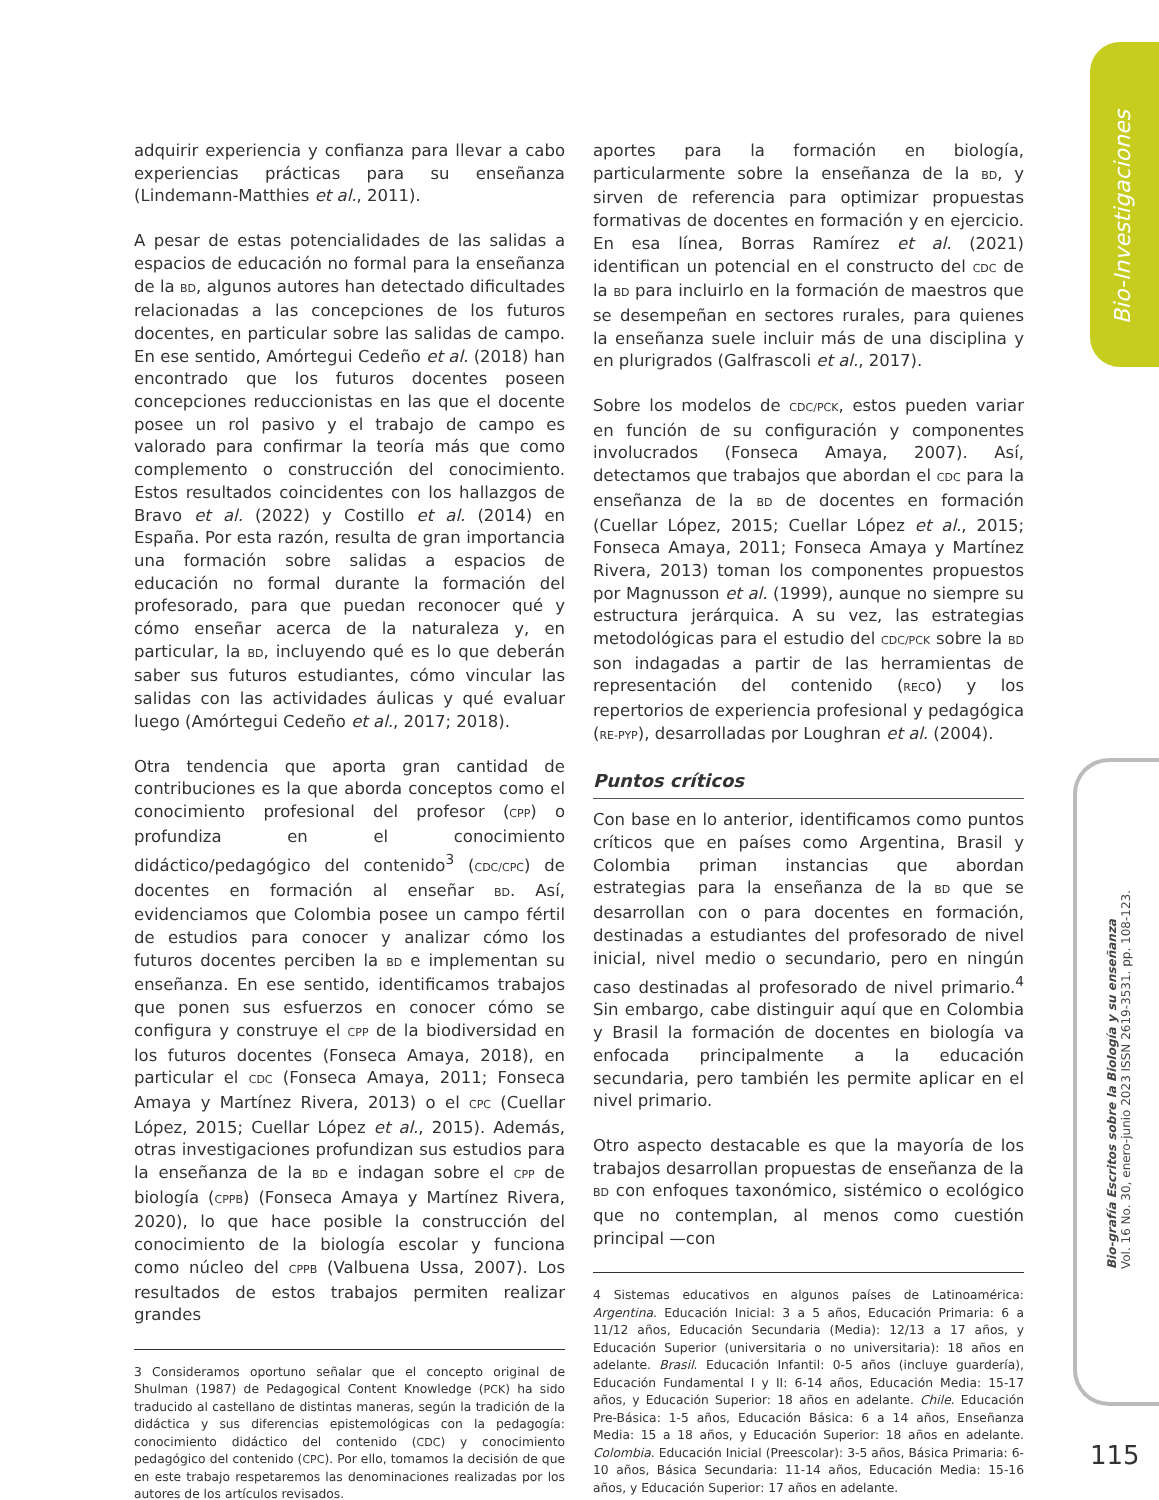Bio-Investigaciones
Bio-grafía Escritos sobre la Biología y su enseñanza
Vol. 16 No. 30, enero-junio 2023 ISSN 2619-3531. pp. 108-123.
adquirir experiencia y confianza para llevar a cabo experiencias prácticas para su enseñanza (Lindemann-Matthies et al., 2011).
A pesar de estas potencialidades de las salidas a espacios de educación no formal para la enseñanza de la BD, algunos autores han detectado dificultades relacionadas a las concepciones de los futuros docentes, en particular sobre las salidas de campo. En ese sentido, Amórtegui Cedeño et al. (2018) han encontrado que los futuros docentes poseen concepciones reduccionistas en las que el docente posee un rol pasivo y el trabajo de campo es valorado para confirmar la teoría más que como complemento o construcción del conocimiento. Estos resultados coincidentes con los hallazgos de Bravo et al. (2022) y Costillo et al. (2014) en España. Por esta razón, resulta de gran importancia una formación sobre salidas a espacios de educación no formal durante la formación del profesorado, para que puedan reconocer qué y cómo enseñar acerca de la naturaleza y, en particular, la BD, incluyendo qué es lo que deberán saber sus futuros estudiantes, cómo vincular las salidas con las actividades áulicas y qué evaluar luego (Amórtegui Cedeño et al., 2017; 2018).
Otra tendencia que aporta gran cantidad de contribuciones es la que aborda conceptos como el conocimiento profesional del profesor (CPP) o profundiza en el conocimiento didáctico/pedagógico del contenido<sup>3</sup> (CDC/CPC) de docentes en formación al enseñar BD. Así, evidenciamos que Colombia posee un campo fértil de estudios para conocer y analizar cómo los futuros docentes perciben la BD e implementan su enseñanza. En ese sentido, identificamos trabajos que ponen sus esfuerzos en conocer cómo se configura y construye el CPP de la biodiversidad en los futuros docentes (Fonseca Amaya, 2018), en particular el CDC (Fonseca Amaya, 2011; Fonseca Amaya y Martínez Rivera, 2013) o el CPC (Cuellar López, 2015; Cuellar López et al., 2015). Además, otras investigaciones profundizan sus estudios para la enseñanza de la BD e indagan sobre el CPP de biología (CPPB) (Fonseca Amaya y Martínez Rivera, 2020), lo que hace posible la construcción del conocimiento de la biología escolar y funciona como núcleo del CPPB (Valbuena Ussa, 2007). Los resultados de estos trabajos permiten realizar grandes
3 Consideramos oportuno señalar que el concepto original de Shulman (1987) de Pedagogical Content Knowledge (PCK) ha sido traducido al castellano de distintas maneras, según la tradición de la didáctica y sus diferencias epistemológicas con la pedagogía: conocimiento didáctico del contenido (CDC) y conocimiento pedagógico del contenido (CPC). Por ello, tomamos la decisión de que en este trabajo respetaremos las denominaciones realizadas por los autores de los artículos revisados.
aportes para la formación en biología, particularmente sobre la enseñanza de la BD, y sirven de referencia para optimizar propuestas formativas de docentes en formación y en ejercicio. En esa línea, Borras Ramírez et al. (2021) identifican un potencial en el constructo del CDC de la BD para incluirlo en la formación de maestros que se desempeñan en sectores rurales, para quienes la enseñanza suele incluir más de una disciplina y en plurigrados (Galfrascoli et al., 2017).
Sobre los modelos de CDC/PCK, estos pueden variar en función de su configuración y componentes involucrados (Fonseca Amaya, 2007). Así, detectamos que trabajos que abordan el CDC para la enseñanza de la BD de docentes en formación (Cuellar López, 2015; Cuellar López et al., 2015; Fonseca Amaya, 2011; Fonseca Amaya y Martínez Rivera, 2013) toman los componentes propuestos por Magnusson et al. (1999), aunque no siempre su estructura jerárquica. A su vez, las estrategias metodológicas para el estudio del CDC/PCK sobre la BD son indagadas a partir de las herramientas de representación del contenido (RECo) y los repertorios de experiencia profesional y pedagógica (RE-PYP), desarrolladas por Loughran et al. (2004).
Puntos críticos
Con base en lo anterior, identificamos como puntos críticos que en países como Argentina, Brasil y Colombia priman instancias que abordan estrategias para la enseñanza de la BD que se desarrollan con o para docentes en formación, destinadas a estudiantes del profesorado de nivel inicial, nivel medio o secundario, pero en ningún caso destinadas al profesorado de nivel primario.<sup>4</sup> Sin embargo, cabe distinguir aquí que en Colombia y Brasil la formación de docentes en biología va enfocada principalmente a la educación secundaria, pero también les permite aplicar en el nivel primario.
Otro aspecto destacable es que la mayoría de los trabajos desarrollan propuestas de enseñanza de la BD con enfoques taxonómico, sistémico o ecológico que no contemplan, al menos como cuestión principal —con
4 Sistemas educativos en algunos países de Latinoamérica: Argentina. Educación Inicial: 3 a 5 años, Educación Primaria: 6 a 11/12 años, Educación Secundaria (Media): 12/13 a 17 años, y Educación Superior (universitaria o no universitaria): 18 años en adelante. Brasil. Educación Infantil: 0-5 años (incluye guardería), Educación Fundamental I y II: 6-14 años, Educación Media: 15-17 años, y Educación Superior: 18 años en adelante. Chile. Educación Pre-Básica: 1-5 años, Educación Básica: 6 a 14 años, Enseñanza Media: 15 a 18 años, y Educación Superior: 18 años en adelante. Colombia. Educación Inicial (Preescolar): 3-5 años, Básica Primaria: 6-10 años, Básica Secundaria: 11-14 años, Educación Media: 15-16 años, y Educación Superior: 17 años en adelante.
115